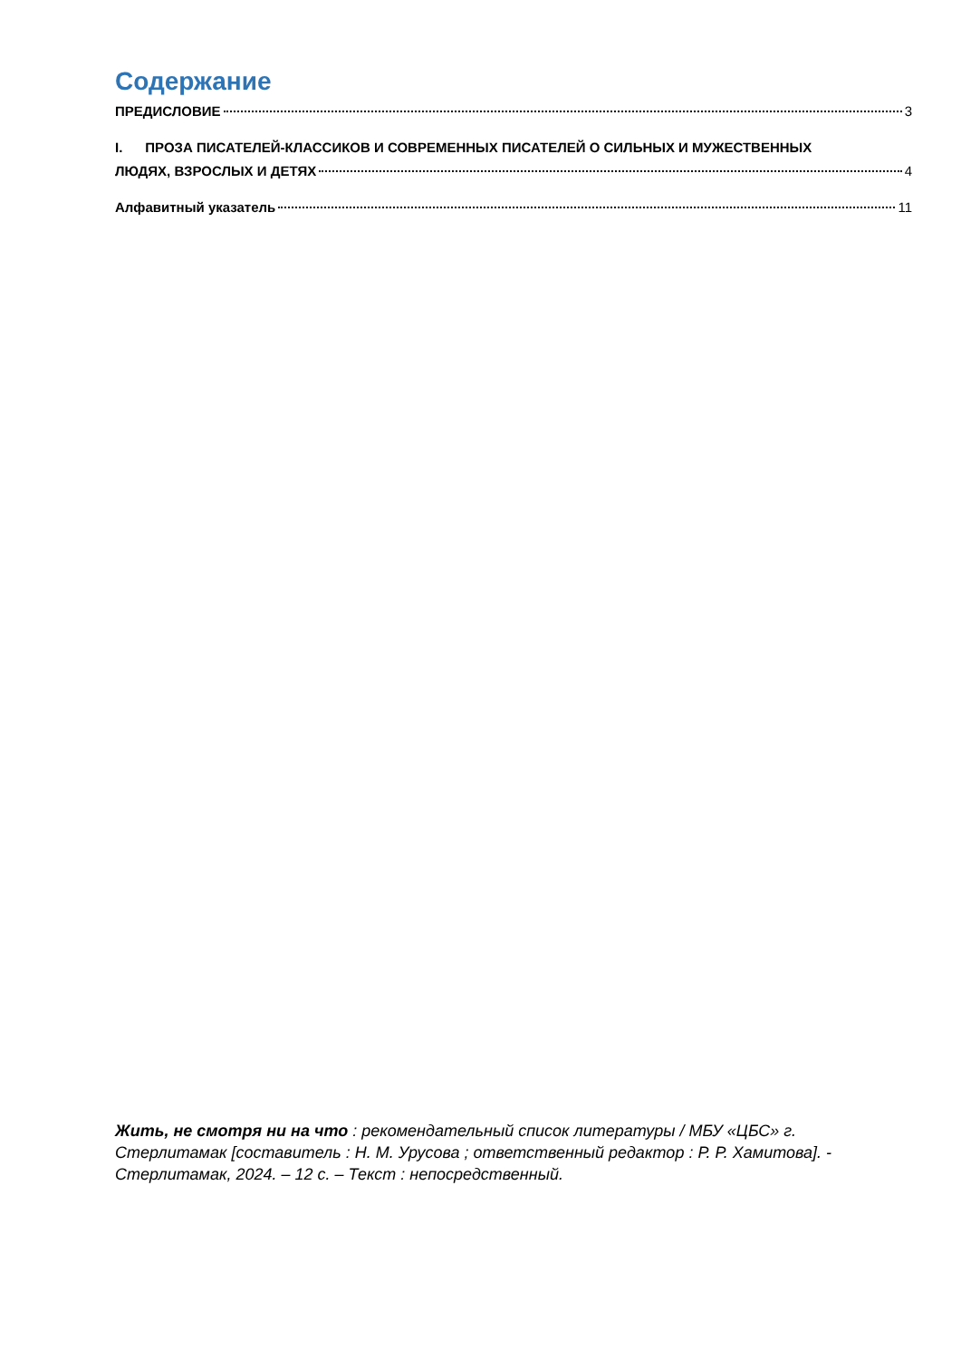Содержание
ПРЕДИСЛОВИЕ 3
I. ПРОЗА ПИСАТЕЛЕЙ-КЛАССИКОВ И СОВРЕМЕННЫХ ПИСАТЕЛЕЙ О СИЛЬНЫХ И МУЖЕСТВЕННЫХ
ЛЮДЯХ, ВЗРОСЛЫХ И ДЕТЯХ 4
Алфавитный указатель 11
Жить, не смотря ни на что : рекомендательный список литературы / МБУ «ЦБС» г. Стерлитамак [составитель : Н. М. Урусова ; ответственный редактор : Р. Р. Хамитова]. - Стерлитамак, 2024. – 12 с. – Текст : непосредственный.